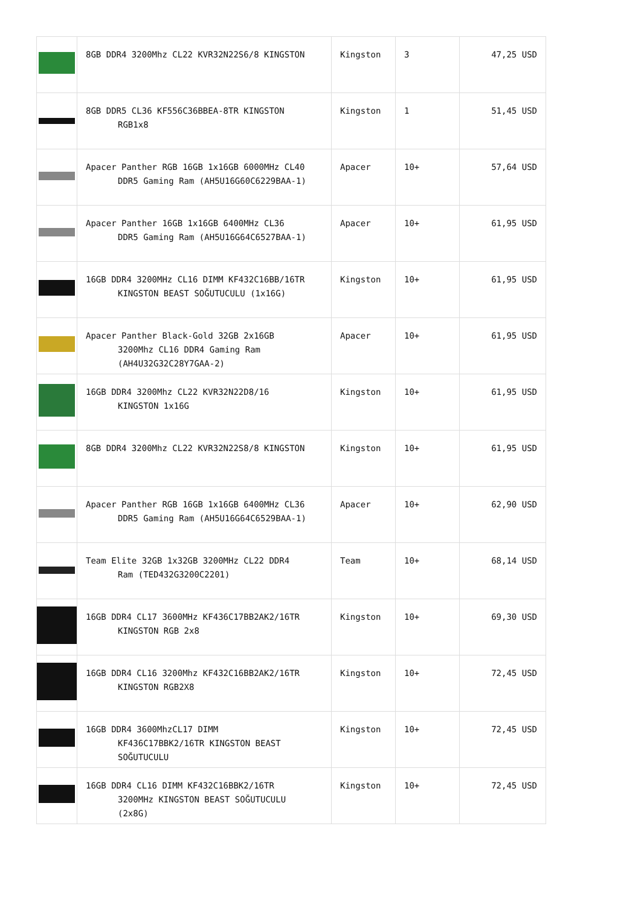| | 8GB DDR4 3200Mhz CL22 KVR32N22S6/8 KINGSTON | Kingston | 3 | 47,25 USD |
| | 8GB DDR5 CL36 KF556C36BBEA-8TR KINGSTON RGB1x8 | Kingston | 1 | 51,45 USD |
| | Apacer Panther RGB 16GB 1x16GB 6000MHz CL40 DDR5 Gaming Ram (AH5U16G60C6229BAA-1) | Apacer | 10+ | 57,64 USD |
| | Apacer Panther 16GB 1x16GB 6400MHz CL36 DDR5 Gaming Ram (AH5U16G64C6527BAA-1) | Apacer | 10+ | 61,95 USD |
| | 16GB DDR4 3200MHz CL16 DIMM KF432C16BB/16TR KINGSTON BEAST SOĞUTUCULU (1x16G) | Kingston | 10+ | 61,95 USD |
| | Apacer Panther Black-Gold 32GB 2x16GB 3200Mhz CL16 DDR4 Gaming Ram (AH4U32G32C28Y7GAA-2) | Apacer | 10+ | 61,95 USD |
| | 16GB DDR4 3200Mhz CL22 KVR32N22D8/16 KINGSTON 1x16G | Kingston | 10+ | 61,95 USD |
| | 8GB DDR4 3200Mhz CL22 KVR32N22S8/8 KINGSTON | Kingston | 10+ | 61,95 USD |
| | Apacer Panther RGB 16GB 1x16GB 6400MHz CL36 DDR5 Gaming Ram (AH5U16G64C6529BAA-1) | Apacer | 10+ | 62,90 USD |
| | Team Elite 32GB 1x32GB 3200MHz CL22 DDR4 Ram (TED432G3200C2201) | Team | 10+ | 68,14 USD |
| | 16GB DDR4 CL17 3600MHz KF436C17BB2AK2/16TR KINGSTON RGB 2x8 | Kingston | 10+ | 69,30 USD |
| | 16GB DDR4 CL16 3200Mhz KF432C16BB2AK2/16TR KINGSTON RGB2X8 | Kingston | 10+ | 72,45 USD |
| | 16GB DDR4 3600MhzCL17 DIMM KF436C17BBK2/16TR KINGSTON BEAST SOĞUTUCULU | Kingston | 10+ | 72,45 USD |
| | 16GB DDR4 CL16 DIMM KF432C16BBK2/16TR 3200MHz KINGSTON BEAST SOĞUTUCULU (2x8G) | Kingston | 10+ | 72,45 USD |